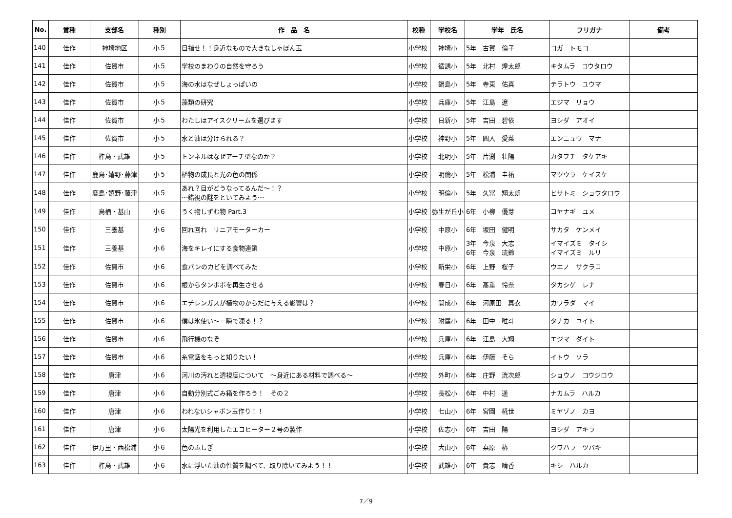| No. | 賞種 | 支部名 | 種別 | 作 品 名 | 校種 | 学校名 | 学年 氏名 | フリガナ | 備考 |
| --- | --- | --- | --- | --- | --- | --- | --- | --- | --- |
| 140 | 佳作 | 神埼地区 | 小５ | 目指せ！！身近なもので大きなしゃぼん玉 | 小学校 | 神埼小 | 5年 古賀 倫子 | コガ トモコ | |
| 141 | 佳作 | 佐賀市 | 小５ | 学校のまわりの自然を守ろう | 小学校 | 循誘小 | 5年 北村 煌太郎 | キタムラ コウタロウ | |
| 142 | 佳作 | 佐賀市 | 小５ | 海の水はなぜしょっぱいの | 小学校 | 鍋島小 | 5年 寺東 佑真 | テラトウ ユウマ | |
| 143 | 佳作 | 佐賀市 | 小５ | 藻類の研究 | 小学校 | 兵庫小 | 5年 江島 遼 | エジマ リョウ | |
| 144 | 佳作 | 佐賀市 | 小５ | わたしはアイスクリームを選びます | 小学校 | 日新小 | 5年 吉田 碧依 | ヨシダ アオイ | |
| 145 | 佳作 | 佐賀市 | 小５ | 水と油は分けられる？ | 小学校 | 神野小 | 5年 圓入 愛菜 | エンニュウ マナ | |
| 146 | 佳作 | 杵島・武雄 | 小５ | トンネルはなぜアーチ型なのか？ | 小学校 | 北明小 | 5年 片渕 壮陽 | カタフチ タケアキ | |
| 147 | 佳作 | 鹿島･嬉野･藤津 | 小５ | 植物の成長と光の色の関係 | 小学校 | 明倫小 | 5年 松浦 圭祐 | マツウラ ケイスケ | |
| 148 | 佳作 | 鹿島･嬉野･藤津 | 小５ | あれ？目がどうなってるんだ～！？ ～錯視の謎をといてみよう～ | 小学校 | 明倫小 | 5年 久冨 翔太朗 | ヒサトミ ショウタロウ | |
| 149 | 佳作 | 鳥栖・基山 | 小６ | うく物しずむ物 Part.3 | 小学校 | 弥生が丘小 | 6年 小柳 優芽 | コヤナギ ユメ | |
| 150 | 佳作 | 三養基 | 小６ | 回れ回れ リニアモーターカー | 小学校 | 中原小 | 6年 坂田 健明 | サカタ ケンメイ | |
| 151 | 佳作 | 三養基 | 小６ | 海をキレイにする食物連鎖 | 小学校 | 中原小 | 3年 今泉 大志 6年 今泉 琉鈴 | イマイズミ タイシ イマイズミ ルリ | |
| 152 | 佳作 | 佐賀市 | 小６ | 食パンのカビを調べてみた | 小学校 | 新栄小 | 6年 上野 桜子 | ウエノ サクラコ | |
| 153 | 佳作 | 佐賀市 | 小６ | 根からタンポポを再生させる | 小学校 | 春日小 | 6年 髙重 怜奈 | タカシゲ レナ | |
| 154 | 佳作 | 佐賀市 | 小６ | エチレンガスが植物のからだに与える影響は？ | 小学校 | 開成小 | 6年 河原田 真衣 | カワラダ マイ | |
| 155 | 佳作 | 佐賀市 | 小６ | 僕は氷使い～一瞬で凍る！？ | 小学校 | 附属小 | 6年 田中 唯斗 | タナカ ユイト | |
| 156 | 佳作 | 佐賀市 | 小６ | 飛行機のなぞ | 小学校 | 兵庫小 | 6年 江島 大翔 | エジマ ダイト | |
| 157 | 佳作 | 佐賀市 | 小６ | 糸電話をもっと知りたい！ | 小学校 | 兵庫小 | 6年 伊藤 そら | イトウ ソラ | |
| 158 | 佳作 | 唐津 | 小６ | 河川の汚れと透視度について ～身近にある材料で調べる～ | 小学校 | 外町小 | 6年 庄野 洸次郎 | ショウノ コウジロウ | |
| 159 | 佳作 | 唐津 | 小６ | 自動分別式ごみ箱を作ろう！ その２ | 小学校 | 長松小 | 6年 中村 遥 | ナカムラ ハルカ | |
| 160 | 佳作 | 唐津 | 小６ | われないシャボン玉作り！！ | 小学校 | 七山小 | 6年 宮園 椛世 | ミヤゾノ カヨ | |
| 161 | 佳作 | 唐津 | 小６ | 太陽光を利用したエコヒーター２号の製作 | 小学校 | 佐志小 | 6年 吉田 陽 | ヨシダ アキラ | |
| 162 | 佳作 | 伊万里・西松浦 | 小６ | 色のふしぎ | 小学校 | 大山小 | 6年 桒原 椿 | クワハラ ツバキ | |
| 163 | 佳作 | 杵島・武雄 | 小６ | 水に浮いた油の性質を調べて、取り除いてみよう！！ | 小学校 | 武雄小 | 6年 貴志 晴香 | キシ ハルカ | |
7／9